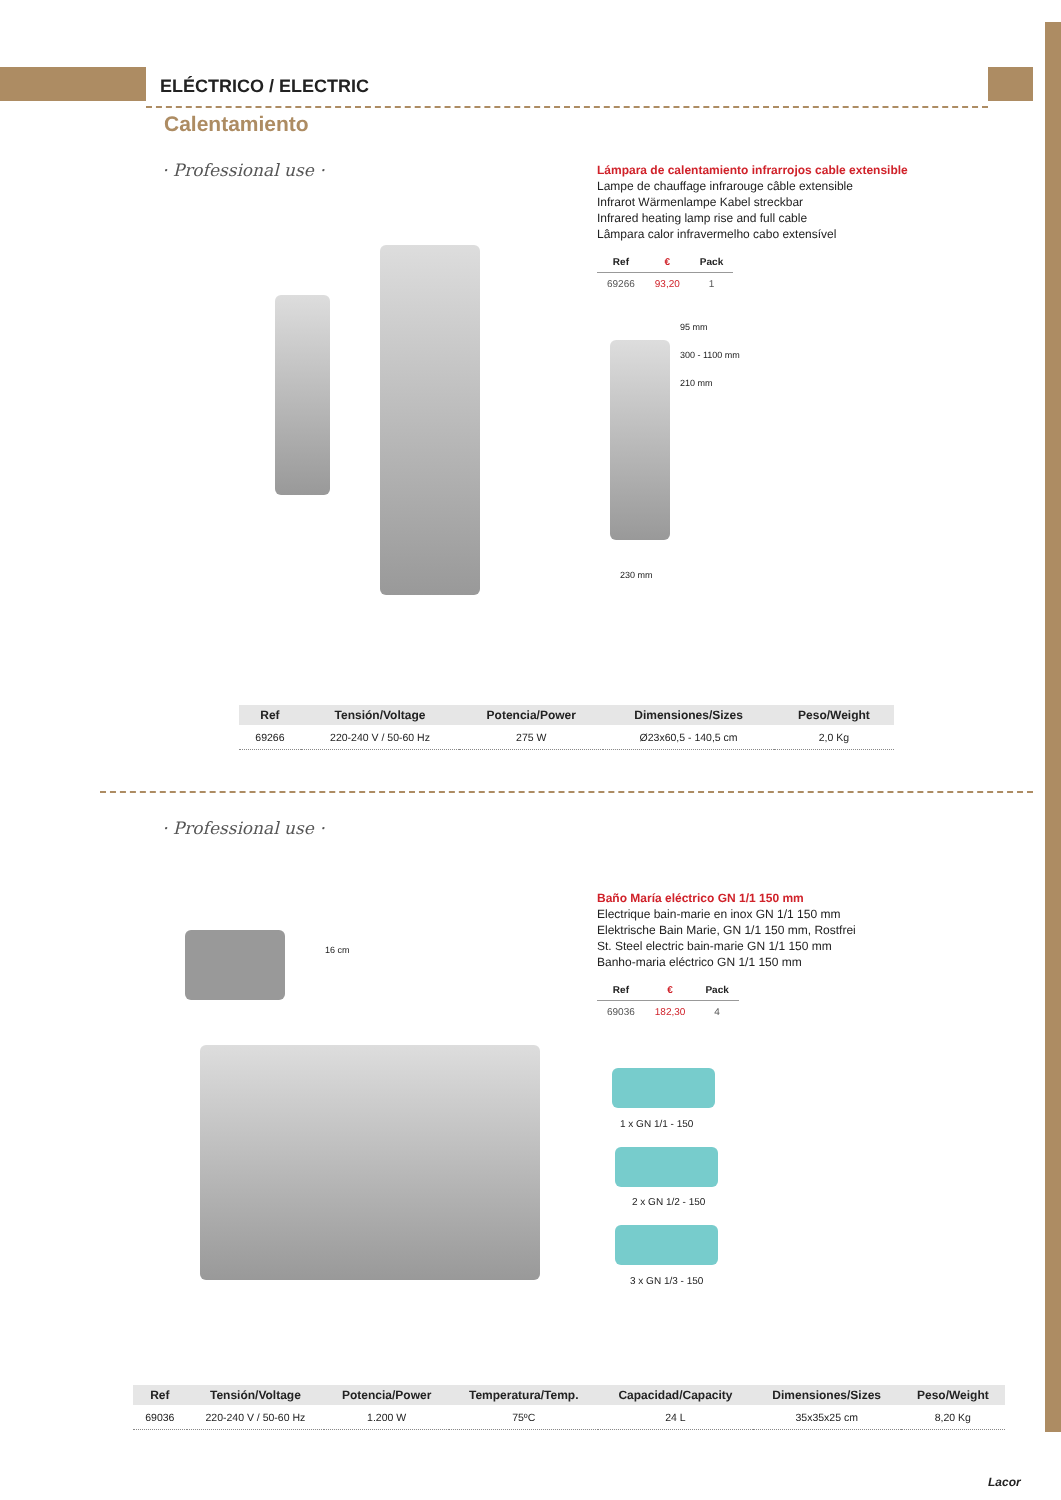ELÉCTRICO / ELECTRIC
Calentamiento
· Professional use ·
Lámpara de calentamiento infrarrojos cable extensible
Lampe de chauffage infrarouge câble extensible
Infrarot Wärmenlampe Kabel streckbar
Infrared heating lamp rise and full cable
Lâmpara calor infravermelho cabo extensível
| Ref | € | Pack |
| --- | --- | --- |
| 69266 | 93,20 | 1 |
95 mm
300 - 1100 mm
210 mm
230 mm
| Ref | Tensión/Voltage | Potencia/Power | Dimensiones/Sizes | Peso/Weight |
| --- | --- | --- | --- | --- |
| 69266 | 220-240 V / 50-60 Hz | 275 W | Ø23x60,5 - 140,5 cm | 2,0 Kg |
· Professional use ·
Baño María eléctrico GN 1/1 150 mm
Electrique bain-marie en inox GN 1/1 150 mm
Elektrische Bain Marie, GN 1/1 150 mm, Rostfrei
St. Steel electric bain-marie GN 1/1 150 mm
Banho-maria eléctrico GN 1/1 150 mm
| Ref | € | Pack |
| --- | --- | --- |
| 69036 | 182,30 | 4 |
16 cm
1 x GN 1/1 - 150
2 x GN 1/2 - 150
3 x GN 1/3 - 150
| Ref | Tensión/Voltage | Potencia/Power | Temperatura/Temp. | Capacidad/Capacity | Dimensiones/Sizes | Peso/Weight |
| --- | --- | --- | --- | --- | --- | --- |
| 69036 | 220-240 V / 50-60 Hz | 1.200 W | 75ºC | 24 L | 35x35x25 cm | 8,20 Kg |
Lacor